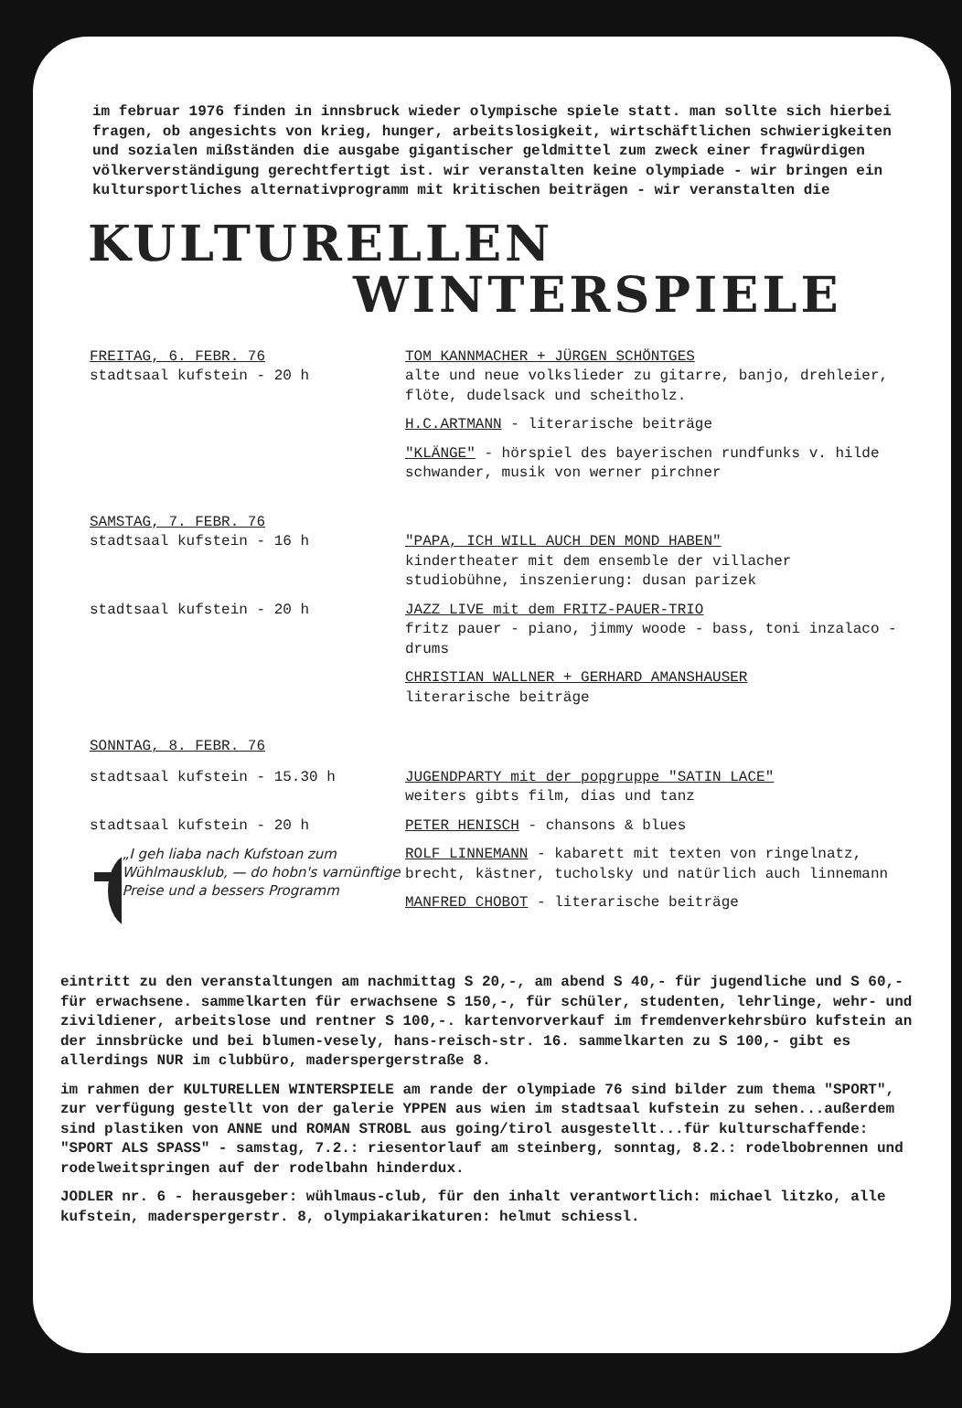im februar 1976 finden in innsbruck wieder olympische spiele statt. man sollte sich hierbei fragen, ob angesichts von krieg, hunger, arbeitslosigkeit, wirtschäftlichen schwierigkeiten und sozialen mißständen die ausgabe gigantischer geldmittel zum zweck einer fragwürdigen völkerverständigung gerechtfertigt ist. wir veranstalten keine olympiade - wir bringen ein kultursportliches alternativprogramm mit kritischen beiträgen - wir veranstalten die
KULTURELLEN
WINTERSPIELE
FREITAG, 6. FEBR. 76
stadtsaal kufstein - 20 h
TOM KANNMACHER + JÜRGEN SCHÖNTGES
alte und neue volkslieder zu gitarre, banjo, drehleier, flöte, dudelsack und scheitholz.
H.C.ARTMANN - literarische beiträge
"KLÄNGE" - hörspiel des bayerischen rundfunks v. hilde schwander, musik von werner pirchner
SAMSTAG, 7. FEBR. 76
stadtsaal kufstein - 16 h
"PAPA, ICH WILL AUCH DEN MOND HABEN"
kindertheater mit dem ensemble der villacher studiobühne, inszenierung: dusan parizek
stadtsaal kufstein - 20 h JAZZ LIVE mit dem FRITZ-PAUER-TRIO
fritz pauer - piano, jimmy woode - bass, toni inzalaco - drums
CHRISTIAN WALLNER + GERHARD AMANSHAUSER
literarische beiträge
SONNTAG, 8. FEBR. 76
stadtsaal kufstein - 15.30 h JUGENDPARTY mit der popgruppe "SATIN LACE"
weiters gibts film, dias und tanz
stadtsaal kufstein - 20 h
„I geh liaba nach Kufstoan zum Wühlmausklub, — do hobn's varnünftige Preise und a bessers Programm
PETER HENISCH - chansons & blues
ROLF LINNEMANN - kabarett mit texten von ringelnatz, brecht, kästner, tucholsky und natürlich auch linnemann
MANFRED CHOBOT - literarische beiträge
eintritt zu den veranstaltungen am nachmittag S 20,-, am abend S 40,- für jugendliche und S 60,- für erwachsene. sammelkarten für erwachsene S 150,-, für schüler, studenten, lehrlinge, wehr- und zivildiener, arbeitslose und rentner S 100,-. kartenvorverkauf im fremdenverkehrsbüro kufstein an der innsbrücke und bei blumen-vesely, hans-reisch-str. 16. sammelkarten zu S 100,- gibt es allerdings NUR im clubbüro, maderspergerstraße 8.
im rahmen der KULTURELLEN WINTERSPIELE am rande der olympiade 76 sind bilder zum thema "SPORT", zur verfügung gestellt von der galerie YPPEN aus wien im stadtsaal kufstein zu sehen...außerdem sind plastiken von ANNE und ROMAN STROBL aus going/tirol ausgestellt...für kulturschaffende: "SPORT ALS SPASS" - samstag, 7.2.: riesentorlauf am steinberg, sonntag, 8.2.: rodelbobrennen und rodelweitspringen auf der rodelbahn hinderdux.
JODLER nr. 6 - herausgeber: wühlmaus-club, für den inhalt verantwortlich: michael litzko, alle kufstein, maderspergerstr. 8, olympiakarikaturen: helmut schiessl.